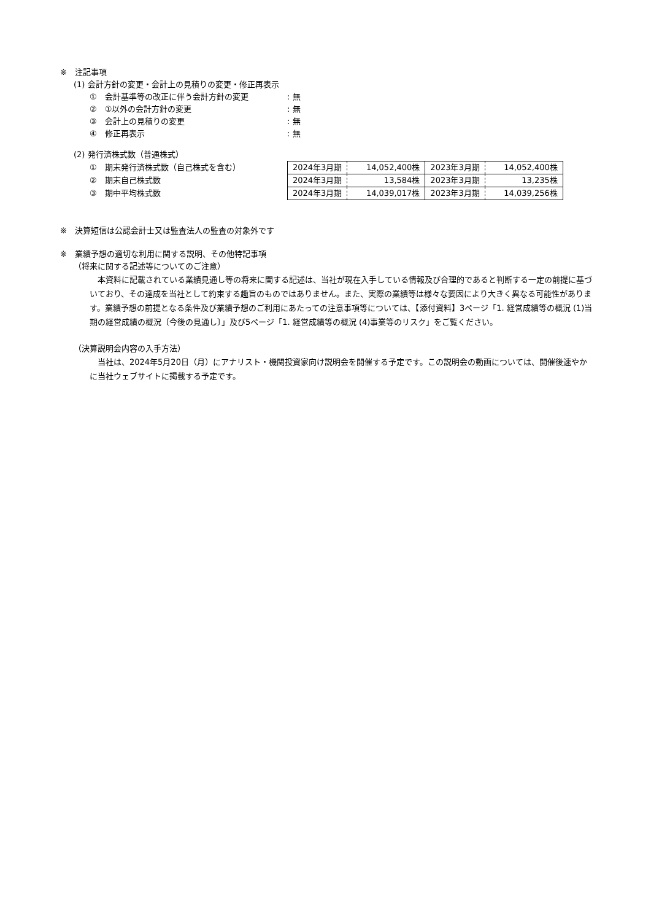※　注記事項
(1) 会計方針の変更・会計上の見積りの変更・修正再表示
①　会計基準等の改正に伴う会計方針の変更: 無
②　①以外の会計方針の変更: 無
③　会計上の見積りの変更: 無
④　修正再表示: 無
(2) 発行済株式数（普通株式）
①　期末発行済株式数（自己株式を含む）
②　期末自己株式数
③　期中平均株式数
| 2024年3月期 | 14,052,400株 | 2023年3月期 | 14,052,400株 |
| 2024年3月期 | 13,584株 | 2023年3月期 | 13,235株 |
| 2024年3月期 | 14,039,017株 | 2023年3月期 | 14,039,256株 |
※　決算短信は公認会計士又は監査法人の監査の対象外です
※　業績予想の適切な利用に関する説明、その他特記事項
（将来に関する記述等についてのご注意）
　本資料に記載されている業績見通し等の将来に関する記述は、当社が現在入手している情報及び合理的であると判断する一定の前提に基づいており、その達成を当社として約束する趣旨のものではありません。また、実際の業績等は様々な要因により大きく異なる可能性があります。業績予想の前提となる条件及び業績予想のご利用にあたっての注意事項等については、【添付資料】3ページ「1. 経営成績等の概況 (1)当期の経営成績の概況〔今後の見通し〕」及び5ページ「1. 経営成績等の概況 (4)事業等のリスク」をご覧ください。
（決算説明会内容の入手方法）
　当社は、2024年5月20日（月）にアナリスト・機関投資家向け説明会を開催する予定です。この説明会の動画については、開催後速やかに当社ウェブサイトに掲載する予定です。